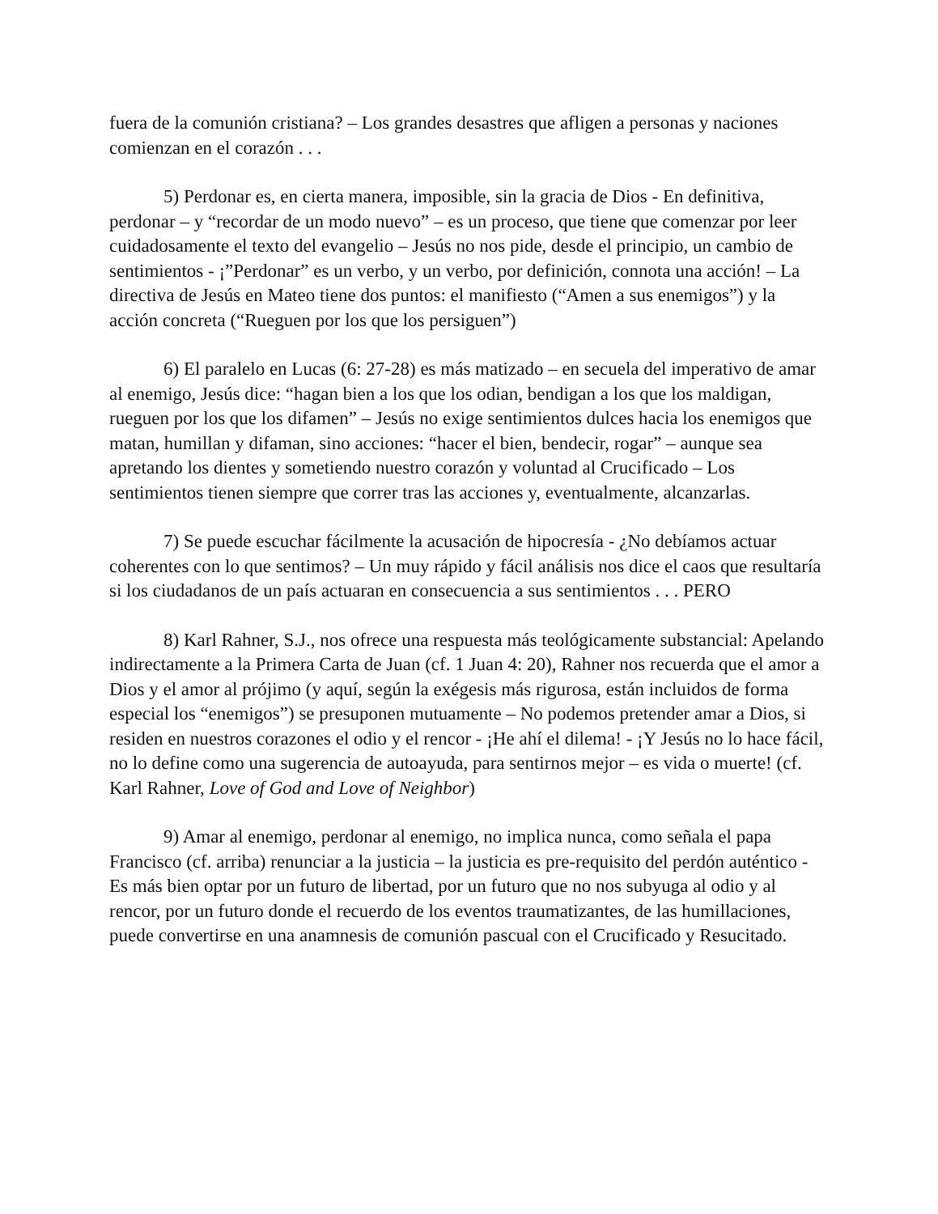fuera de la comunión cristiana? – Los grandes desastres que afligen a personas y naciones comienzan en el corazón . . .
5) Perdonar es, en cierta manera, imposible, sin la gracia de Dios - En definitiva, perdonar – y “recordar de un modo nuevo” – es un proceso, que tiene que comenzar por leer cuidadosamente el texto del evangelio – Jesús no nos pide, desde el principio, un cambio de sentimientos - ¡”Perdonar” es un verbo, y un verbo, por definición, connota una acción! – La directiva de Jesús en Mateo tiene dos puntos: el manifiesto (“Amen a sus enemigos”) y la acción concreta (“Rueguen por los que los persiguen”)
6) El paralelo en Lucas (6: 27-28) es más matizado – en secuela del imperativo de amar al enemigo, Jesús dice: “hagan bien a los que los odian, bendigan a los que los maldigan, rueguen por los que los difamen” – Jesús no exige sentimientos dulces hacia los enemigos que matan, humillan y difaman, sino acciones: “hacer el bien, bendecir, rogar” – aunque sea apretando los dientes y sometiendo nuestro corazón y voluntad al Crucificado – Los sentimientos tienen siempre que correr tras las acciones y, eventualmente, alcanzarlas.
7) Se puede escuchar fácilmente la acusación de hipocresía - ¿No debíamos actuar coherentes con lo que sentimos? – Un muy rápido y fácil análisis nos dice el caos que resultaría si los ciudadanos de un país actuaran en consecuencia a sus sentimientos . . . PERO
8) Karl Rahner, S.J., nos ofrece una respuesta más teológicamente substancial: Apelando indirectamente a la Primera Carta de Juan (cf. 1 Juan 4: 20), Rahner nos recuerda que el amor a Dios y el amor al prójimo (y aquí, según la exégesis más rigurosa, están incluidos de forma especial los “enemigos”) se presuponen mutuamente – No podemos pretender amar a Dios, si residen en nuestros corazones el odio y el rencor - ¡He ahí el dilema! - ¡Y Jesús no lo hace fácil, no lo define como una sugerencia de autoayuda, para sentirnos mejor – es vida o muerte! (cf. Karl Rahner, Love of God and Love of Neighbor)
9) Amar al enemigo, perdonar al enemigo, no implica nunca, como señala el papa Francisco (cf. arriba) renunciar a la justicia – la justicia es pre-requisito del perdón auténtico - Es más bien optar por un futuro de libertad, por un futuro que no nos subyuga al odio y al rencor, por un futuro donde el recuerdo de los eventos traumatizantes, de las humillaciones, puede convertirse en una anamnesis de comunión pascual con el Crucificado y Resucitado.